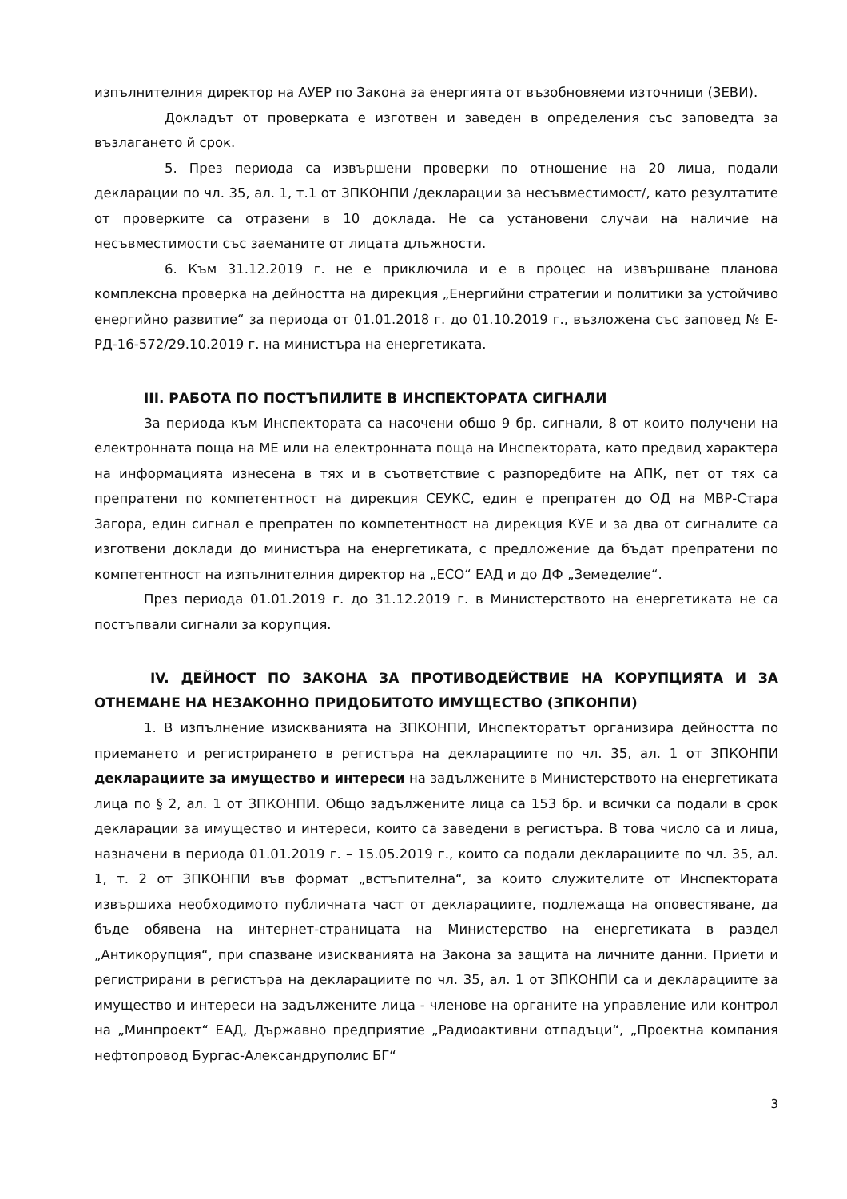изпълнителния директор на АУЕР по Закона за енергията от възобновяеми източници (ЗЕВИ).
Докладът от проверката е изготвен и заведен в определения със заповедта за възлагането й срок.
5. През периода са извършени проверки по отношение на 20 лица, подали декларации по чл. 35, ал. 1, т.1 от ЗПКОНПИ /декларации за несъвместимост/, като резултатите от проверките са отразени в 10 доклада. Не са установени случаи на наличие на несъвместимости със заеманите от лицата длъжности.
6. Към 31.12.2019 г. не е приключила и е в процес на извършване планова комплексна проверка на дейността на дирекция „Енергийни стратегии и политики за устойчиво енергийно развитие“ за периода от 01.01.2018 г. до 01.10.2019 г., възложена със заповед № Е-РД-16-572/29.10.2019 г. на министъра на енергетиката.
III. РАБОТА ПО ПОСТЪПИЛИТЕ В ИНСПЕКТОРАТА СИГНАЛИ
За периода към Инспектората са насочени общо 9 бр. сигнали, 8 от които получени на електронната поща на МЕ или на електронната поща на Инспектората, като предвид характера на информацията изнесена в тях и в съответствие с разпоредбите на АПК, пет от тях са препратени по компетентност на дирекция СЕУКС, един е препратен до ОД на МВР-Стара Загора, един сигнал е препратен по компетентност на дирекция КУЕ и за два от сигналите са изготвени доклади до министъра на енергетиката, с предложение да бъдат препратени по компетентност на изпълнителния директор на „ЕСО“ ЕАД и до ДФ „Земеделие“.
През периода 01.01.2019 г. до 31.12.2019 г. в Министерството на енергетиката не са постъпвали сигнали за корупция.
IV. ДЕЙНОСТ ПО ЗАКОНА ЗА ПРОТИВОДЕЙСТВИЕ НА КОРУПЦИЯТА И ЗА ОТНЕМАНЕ НА НЕЗАКОННО ПРИДОБИТОТО ИМУЩЕСТВО (ЗПКОНПИ)
1. В изпълнение изискванията на ЗПКОНПИ, Инспекторатът организира дейността по приемането и регистрирането в регистъра на декларациите по чл. 35, ал. 1 от ЗПКОНПИ декларациите за имущество и интереси на задължените в Министерството на енергетиката лица по § 2, ал. 1 от ЗПКОНПИ. Общо задължените лица са 153 бр. и всички са подали в срок декларации за имущество и интереси, които са заведени в регистъра. В това число са и лица, назначени в периода 01.01.2019 г. – 15.05.2019 г., които са подали декларациите по чл. 35, ал. 1, т. 2 от ЗПКОНПИ във формат „встъпителна“, за които служителите от Инспектората извършиха необходимото публичната част от декларациите, подлежаща на оповестяване, да бъде обявена на интернет-страницата на Министерство на енергетиката в раздел „Антикорупция“, при спазване изискванията на Закона за защита на личните данни. Приети и регистрирани в регистъра на декларациите по чл. 35, ал. 1 от ЗПКОНПИ са и декларациите за имущество и интереси на задължените лица - членове на органите на управление или контрол на „Минпроект“ ЕАД, Държавно предприятие „Радиоактивни отпадъци“, „Проектна компания нефтопровод Бургас-Александруполис БГ“
3